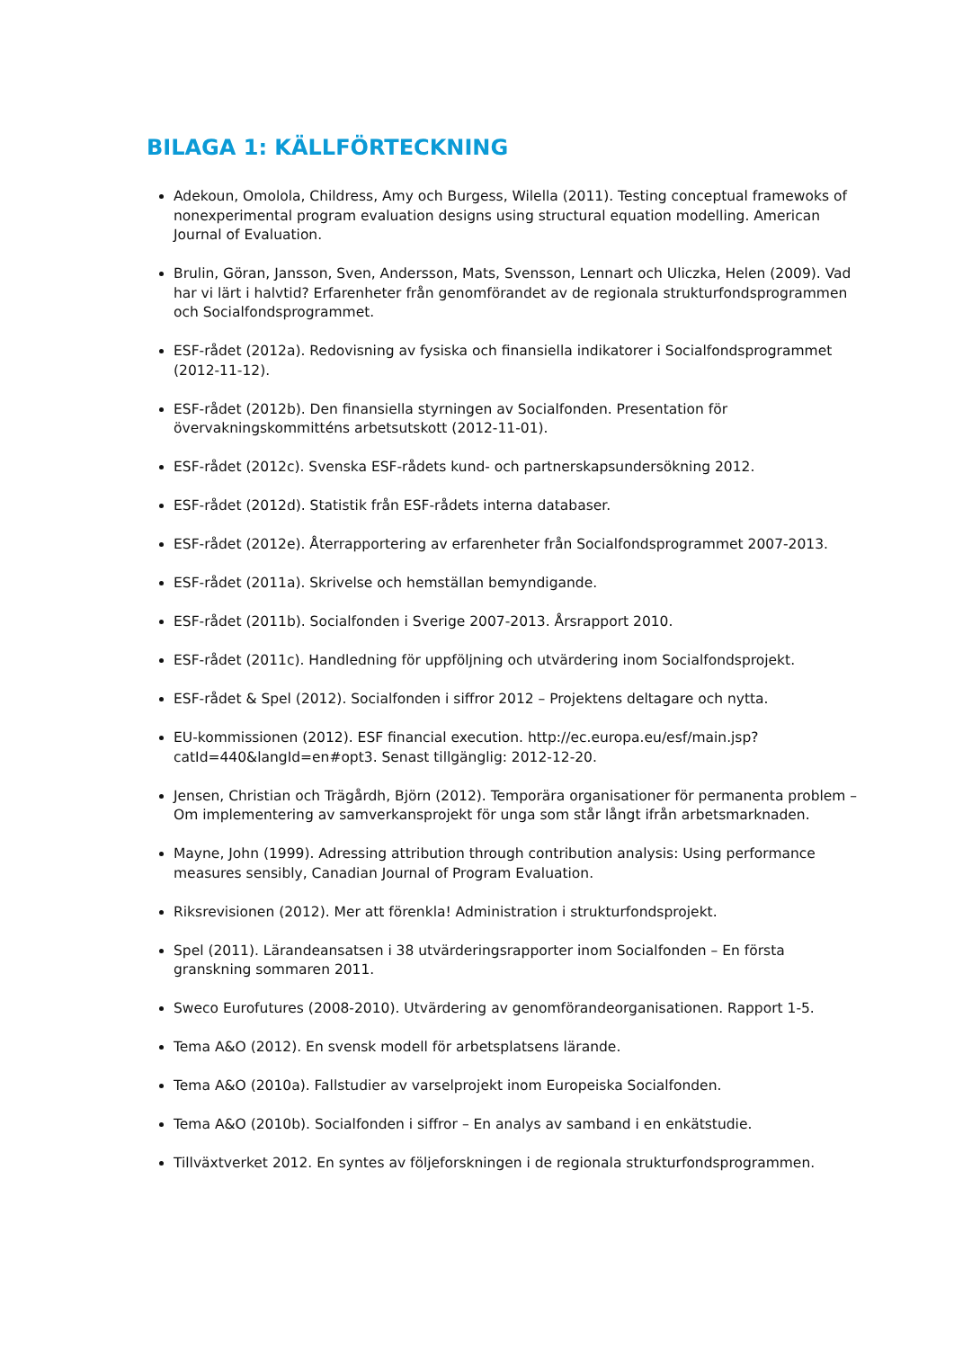BILAGA 1: KÄLLFÖRTECKNING
Adekoun, Omolola, Childress, Amy och Burgess, Wilella (2011). Testing conceptual framewoks of nonexperimental program evaluation designs using structural equation modelling. American Journal of Evaluation.
Brulin, Göran, Jansson, Sven, Andersson, Mats, Svensson, Lennart och Uliczka, Helen (2009). Vad har vi lärt i halvtid? Erfarenheter från genomförandet av de regionala strukturfondsprogrammen och Socialfondsprogrammet.
ESF-rådet (2012a). Redovisning av fysiska och finansiella indikatorer i Socialfondsprogrammet (2012-11-12).
ESF-rådet (2012b). Den finansiella styrningen av Socialfonden. Presentation för övervakningskommitténs arbetsutskott (2012-11-01).
ESF-rådet (2012c). Svenska ESF-rådets kund- och partnerskapsundersökning 2012.
ESF-rådet (2012d). Statistik från ESF-rådets interna databaser.
ESF-rådet (2012e). Återrapportering av erfarenheter från Socialfondsprogrammet 2007-2013.
ESF-rådet (2011a). Skrivelse och hemställan bemyndigande.
ESF-rådet (2011b). Socialfonden i Sverige 2007-2013. Årsrapport 2010.
ESF-rådet (2011c). Handledning för uppföljning och utvärdering inom Socialfondsprojekt.
ESF-rådet & Spel (2012). Socialfonden i siffror 2012 – Projektens deltagare och nytta.
EU-kommissionen (2012). ESF financial execution. http://ec.europa.eu/esf/main.jsp?catId=440&langId=en#opt3. Senast tillgänglig: 2012-12-20.
Jensen, Christian och Trägårdh, Björn (2012). Temporära organisationer för permanenta problem – Om implementering av samverkansprojekt för unga som står långt ifrån arbetsmarknaden.
Mayne, John (1999). Adressing attribution through contribution analysis: Using performance measures sensibly, Canadian Journal of Program Evaluation.
Riksrevisionen (2012). Mer att förenkla! Administration i strukturfondsprojekt.
Spel (2011). Lärandeansatsen i 38 utvärderingsrapporter inom Socialfonden – En första granskning sommaren 2011.
Sweco Eurofutures (2008-2010). Utvärdering av genomförandeorganisationen. Rapport 1-5.
Tema A&O (2012). En svensk modell för arbetsplatsens lärande.
Tema A&O (2010a). Fallstudier av varselprojekt inom Europeiska Socialfonden.
Tema A&O (2010b). Socialfonden i siffror – En analys av samband i en enkätstudie.
Tillväxtverket 2012. En syntes av följeforskningen i de regionala strukturfondsprogrammen.